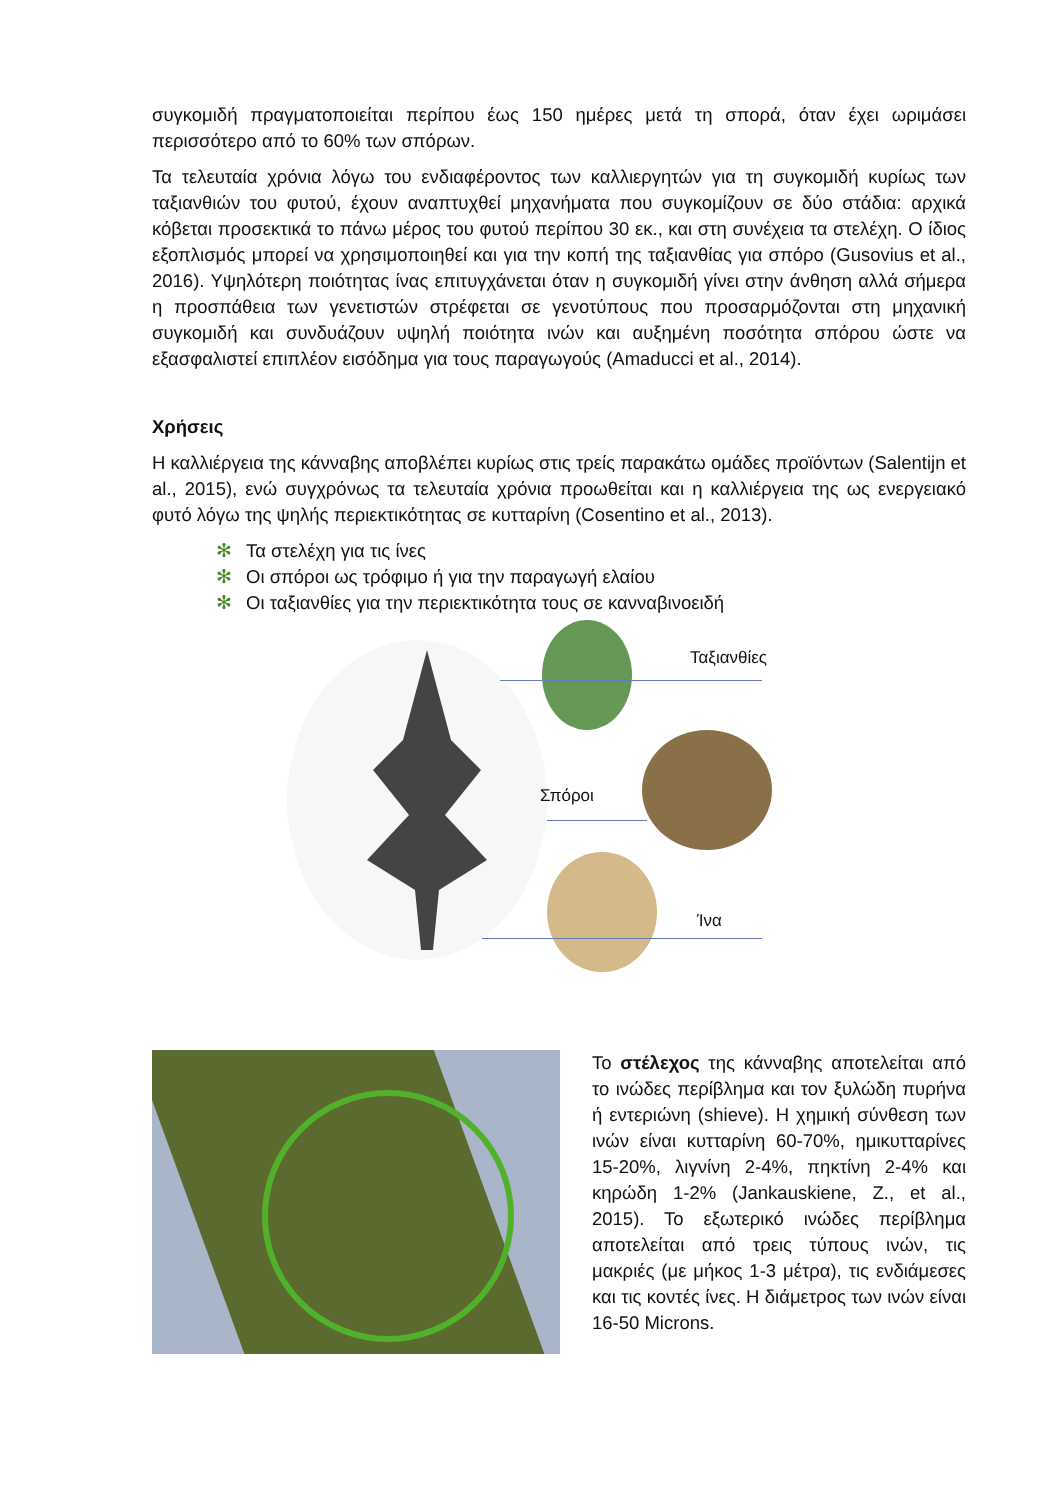συγκομιδή πραγματοποιείται περίπου έως 150 ημέρες μετά τη σπορά, όταν έχει ωριμάσει περισσότερο από το 60% των σπόρων.
Τα τελευταία χρόνια λόγω του ενδιαφέροντος των καλλιεργητών για τη συγκομιδή κυρίως των ταξιανθιών του φυτού, έχουν αναπτυχθεί μηχανήματα που συγκομίζουν σε δύο στάδια: αρχικά κόβεται προσεκτικά το πάνω μέρος του φυτού περίπου 30 εκ., και στη συνέχεια τα στελέχη. Ο ίδιος εξοπλισμός μπορεί να χρησιμοποιηθεί και για την κοπή της ταξιανθίας για σπόρο (Gusovius et al., 2016). Υψηλότερη ποιότητας ίνας επιτυγχάνεται όταν η συγκομιδή γίνει στην άνθηση αλλά σήμερα η προσπάθεια των γενετιστών στρέφεται σε γενοτύπους που προσαρμόζονται στη μηχανική συγκομιδή και συνδυάζουν υψηλή ποιότητα ινών και αυξημένη ποσότητα σπόρου ώστε να εξασφαλιστεί επιπλέον εισόδημα για τους παραγωγούς (Amaducci et al., 2014).
Χρήσεις
Η καλλιέργεια της κάνναβης αποβλέπει κυρίως στις τρείς παρακάτω ομάδες προϊόντων (Salentijn et al., 2015), ενώ συγχρόνως τα τελευταία χρόνια προωθείται και η καλλιέργεια της ως ενεργειακό φυτό λόγω της ψηλής περιεκτικότητας σε κυτταρίνη (Cosentino et al., 2013).
✻ Τα στελέχη για τις ίνες
✻ Οι σπόροι ως τρόφιμο ή για την παραγωγή ελαίου
✻ Οι ταξιανθίες για την περιεκτικότητα τους σε κανναβινοειδή
Ταξιανθίες
Σπόροι
Ίνα
Το στέλεχος της κάνναβης αποτελείται από το ινώδες περίβλημα και τον ξυλώδη πυρήνα ή εντεριώνη (shieve). Η χημική σύνθεση των ινών είναι κυτταρίνη 60-70%, ημικυτταρίνες 15-20%, λιγνίνη 2-4%, πηκτίνη 2-4% και κηρώδη 1-2% (Jankauskiene, Z., et al., 2015). Το εξωτερικό ινώδες περίβλημα αποτελείται από τρεις τύπους ινών, τις μακριές (με μήκος 1-3 μέτρα), τις ενδιάμεσες και τις κοντές ίνες. Η διάμετρος των ινών είναι 16-50 Microns.